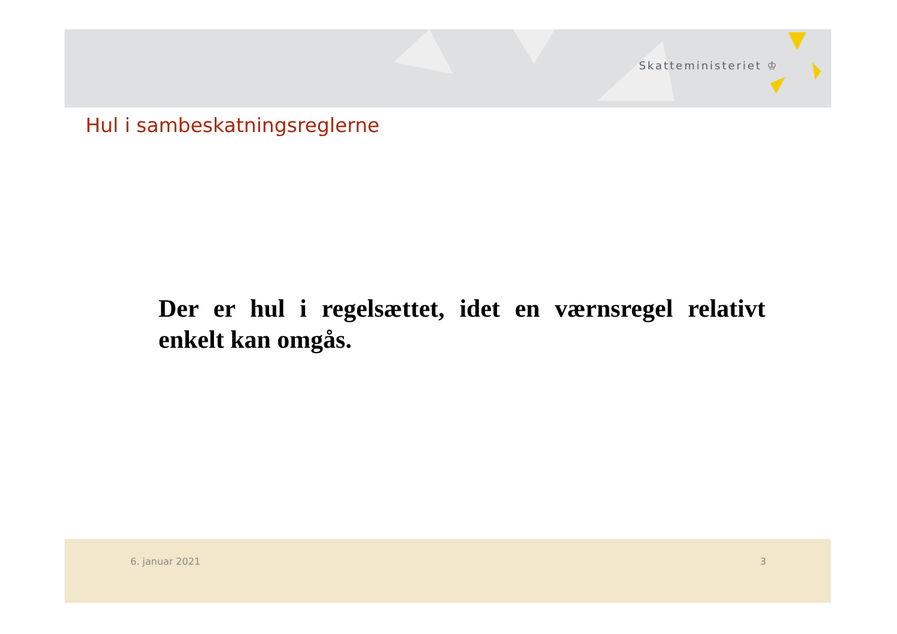Skatteministeriet ♔
Hul i sambeskatningsreglerne
Der er hul i regelsættet, idet en værnsregel relativt enkelt kan omgås.
6. januar 2021 3